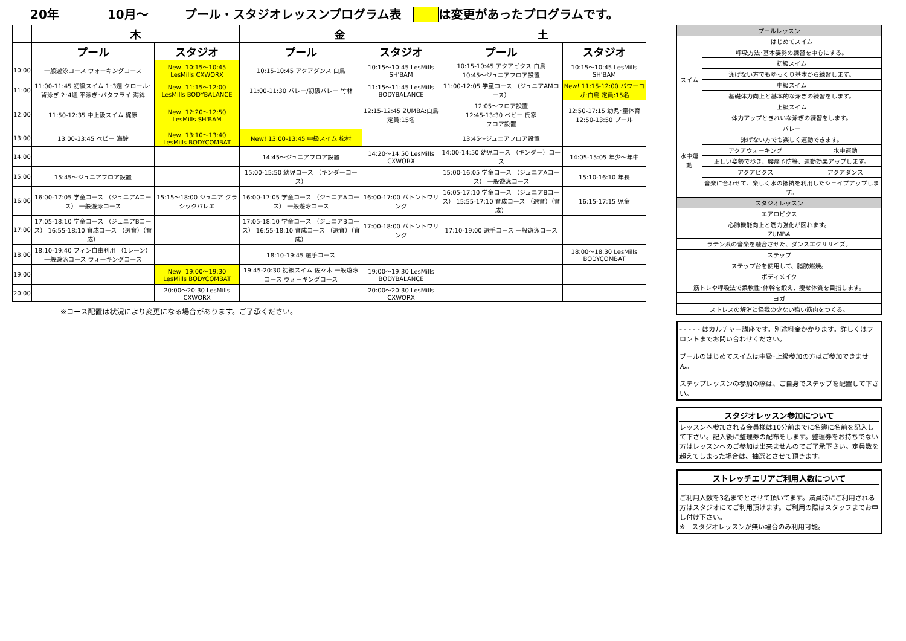20年　　　　10月～　　　プール・スタジオレッスンプログラム表　　　 は変更があったプログラムです。
| | 木 | | 金 | | 土 | |
| --- | --- | --- | --- | --- | --- | --- |
| | プール | スタジオ | プール | スタジオ | プール | スタジオ |
| 10:00 | 一般遊泳コース ウォーキングコース | New! 10:15～10:45 LesMills CXWORX | 10:15-10:45 アクアダンス 白鳥 | 10:15～10:45 LesMills SH'BAM | 10:15-10:45 アクアビクス 白鳥 10:45～ジュニアフロア設置 | 10:15～10:45 LesMills SH'BAM |
| 11:00 | 11:00-11:45 初級スイム 1･3週 クロール･背泳ぎ 2･4週 平泳ぎ･バタフライ 海鉾 | New! 11:15～12:00 LesMills BODYBALANCE | 11:00-11:30 バレー/初級バレー 竹林 | 11:15～11:45 LesMills BODYBALANCE | 11:00-12:05 学童コース （ジュニアAMコース） | New! 11:15-12:00 パワーヨガ:白鳥 定員:15名 |
| 12:00 | 11:50-12:35 中上級スイム 梶原 | New! 12:20～12:50 LesMills SH'BAM | | 12:15-12:45 ZUMBA:白鳥 定員:15名 | 12:05～フロア設置 12:45-13:30 ベビー 氏家 フロア設置 | 12:50-17:15 幼児･童体育 12:50-13:50 プール |
| 13:00 | 13:00-13:45 ベビー 海鉾 | New! 13:10～13:40 LesMills BODYCOMBAT | New! 13:00-13:45 中級スイム 松村 | | 13:45～ジュニアフロア設置 | |
| 14:00 | | | 14:45～ジュニアフロア設置 | 14:20～14:50 LesMills CXWORX | 14:00-14:50 幼児コース （キンダー）コース | 14:05-15:05 年少～年中 |
| 15:00 | 15:45～ジュニアフロア設置 | | 15:00-15:50 幼児コース （キンダーコース） | | 15:00-16:05 学童コース （ジュニアAコース） 一般遊泳コース | 15:10-16:10 年長 |
| 16:00 | 16:00-17:05 学童コース （ジュニアAコース） 一般遊泳コース | 15:15～18:00 ジュニア クラシックバレエ | 16:00-17:05 学童コース （ジュニアAコース） 一般遊泳コース | 16:00-17:00 バトントワリング | 16:05-17:10 学童コース （ジュニアBコース） 15:55-17:10 育成コース （選育）（育成） | 16:15-17:15 児童 |
| 17:00 | 17:05-18:10 学童コース （ジュニアBコース） 16:55-18:10 育成コース （選育）（育成） | | 17:05-18:10 学童コース （ジュニアBコース） 16:55-18:10 育成コース （選育）（育成） | 17:00-18:00 バトントワリング | 17:10-19:00 選手コース 一般遊泳コース | |
| 18:00 | 18:10-19:40 フィン自由利用 （1レーン） 一般遊泳コース ウォーキングコース | | 18:10-19:45 選手コース | | | 18:00～18:30 LesMills BODYCOMBAT |
| 19:00 | | New! 19:00～19:30 LesMills BODYCOMBAT | 19:45-20:30 初級スイム 佐々木 一般遊泳コース ウォーキングコース | 19:00～19:30 LesMills BODYBALANCE | | |
| 20:00 | | 20:00～20:30 LesMills CXWORX | | 20:00～20:30 LesMills CXWORX | | |
※コース配置は状況により変更になる場合があります。ご了承ください。
| プールレッスン | | |
| スイム | はじめてスイム | |
| | 呼吸方法･基本姿勢の練習を中心にする。 | |
| | 初級スイム | |
| | 泳げない方でもゆっくり基本から練習します。 | |
| | 中級スイム | |
| | 基礎体力向上と基本的な泳ぎの練習をします。 | |
| | 上級スイム | |
| | 体力アップときれいな泳ぎの練習をします。 | |
| 水中運動 | バレー | |
| | 泳げない方でも楽しく運動できます。 | |
| | アクアウォーキング | 水中運動 |
| | 正しい姿勢で歩き、腰痛予防等、運動効果アップします。 | |
| | アクアビクス | アクアダンス |
| | 音楽に合わせて、楽しく水の抵抗を利用したシェイプアップします。 | |
| スタジオレッスン | | |
| エアロビクス | | |
| 心肺機能向上と筋力強化が図れます。 | | |
| ZUMBA | | |
| ラテン系の音楽を融合させた、ダンスエクササイズ。 | | |
| ステップ | | |
| ステップ台を使用して、脂肪燃焼。 | | |
| ボディメイク | | |
| 筋トレや呼吸法で柔軟性･体幹を鍛え、痩せ体質を目指します。 | | |
| ヨガ | | |
| ストレスの解消と怪我の少ない強い筋肉をつくる。 | | |
- - - - - はカルチャー講座です。別途料金かかります。詳しくはフロントまでお問い合わせください。
プールのはじめてスイムは中級･上級参加の方はご参加できません。
ステップレッスンの参加の際は、ご自身でステップを配置して下さい。
スタジオレッスン参加について
レッスンへ参加される会員様は10分前までに名簿に名前を記入して下さい。記入後に整理券の配布をします。整理券をお持ちでない方はレッスンへのご参加は出来ませんのでご了承下さい。定員数を超えてしまった場合は、抽選とさせて頂きます。
ストレッチエリアご利用人数について
ご利用人数を3名までとさせて頂いてます。満員時にご利用される方はスタジオにてご利用頂けます。ご利用の際はスタッフまでお申し付け下さい。
※　スタジオレッスンが無い場合のみ利用可能。